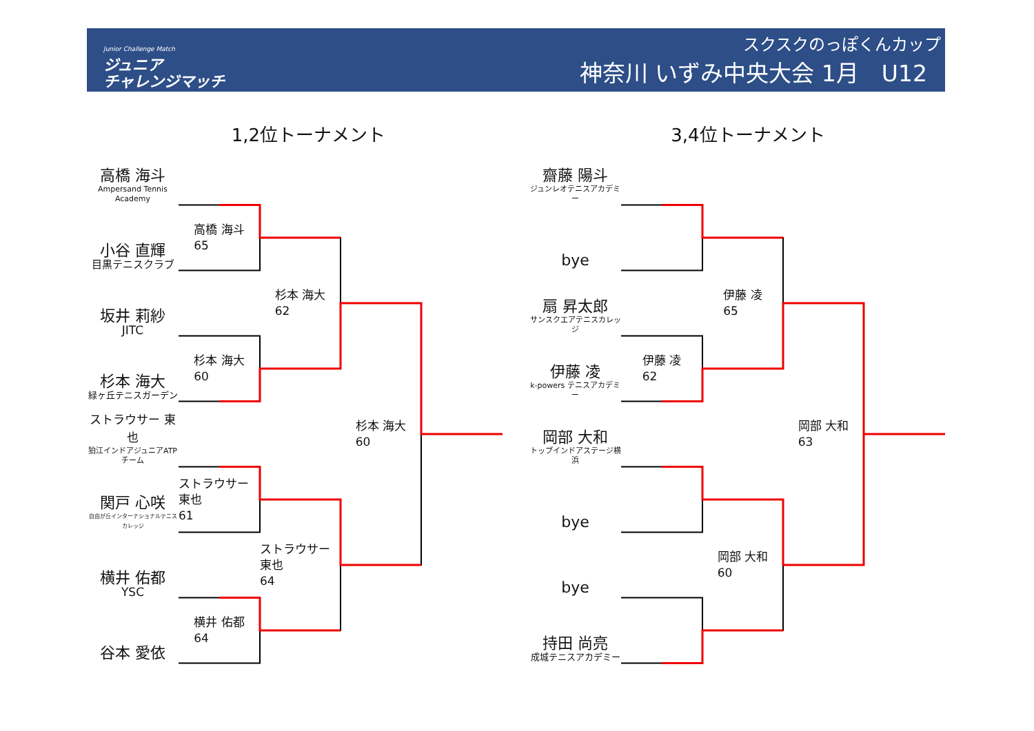Junior Challenge Match
ジュニア
チャレンジマッチ
スクスクのっぽくんカップ
神奈川 いずみ中央大会 1月　U12
1,2位トーナメント 3,4位トーナメント
高橋 海斗
Ampersand Tennis Academy
高橋 海斗
65
小谷 直輝
目黒テニスクラブ
杉本 海大
62
坂井 莉紗
JITC
杉本 海大
60
杉本 海大
緑ヶ丘テニスガーデン
杉本 海大
60
ストラウサー 東也
狛江インドアジュニアATPチーム
ストラウサー 東也
61
関戸 心咲
自由が丘インターナショナルテニスカレッジ
ストラウサー 東也
64
横井 佑都
YSC
横井 佑都
64
谷本 愛依
齋藤 陽斗
ジュンレオテニスアカデミー
bye
伊藤 凌
65
扇 昇太郎
サンスクエアテニスカレッジ
伊藤 凌
62
伊藤 凌
k-powers テニスアカデミー
岡部 大和
63
岡部 大和
トップインドアステージ横浜
bye
岡部 大和
60
bye
持田 尚亮
成城テニスアカデミー